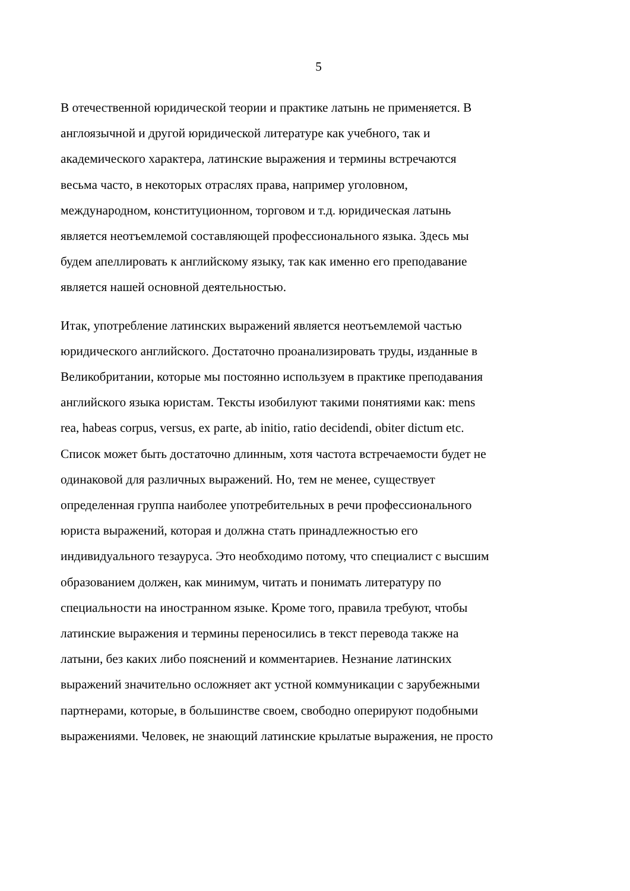5
В отечественной юридической теории и практике латынь не применяется. В
англоязычной и другой юридической литературе как учебного, так и
академического характера, латинские выражения и термины встречаются
весьма часто, в некоторых отраслях права, например уголовном,
международном, конституционном, торговом и т.д. юридическая латынь
является неотъемлемой составляющей профессионального языка. Здесь мы
будем апеллировать к английскому языку, так как именно его преподавание
является нашей основной деятельностью.
Итак, употребление латинских выражений является неотъемлемой частью
юридического английского. Достаточно проанализировать труды, изданные в
Великобритании, которые мы постоянно используем в практике преподавания
английского языка юристам. Тексты изобилуют такими понятиями как: mens
rea, habeas corpus, versus, ex parte, ab initio, ratio decidendi, obiter dictum etc.
Список может быть достаточно длинным, хотя частота встречаемости будет не
одинаковой для различных выражений. Но, тем не менее, существует
определенная группа наиболее употребительных в речи профессионального
юриста выражений, которая и должна стать принадлежностью его
индивидуального тезауруса. Это необходимо потому, что специалист с высшим
образованием должен, как минимум, читать и понимать литературу по
специальности на иностранном языке. Кроме того, правила требуют, чтобы
латинские выражения и термины переносились в текст перевода также на
латыни, без каких либо пояснений и комментариев. Незнание латинских
выражений значительно осложняет акт устной коммуникации с зарубежными
партнерами, которые, в большинстве своем, свободно оперируют подобными
выражениями. Человек, не знающий латинские крылатые выражения, не просто